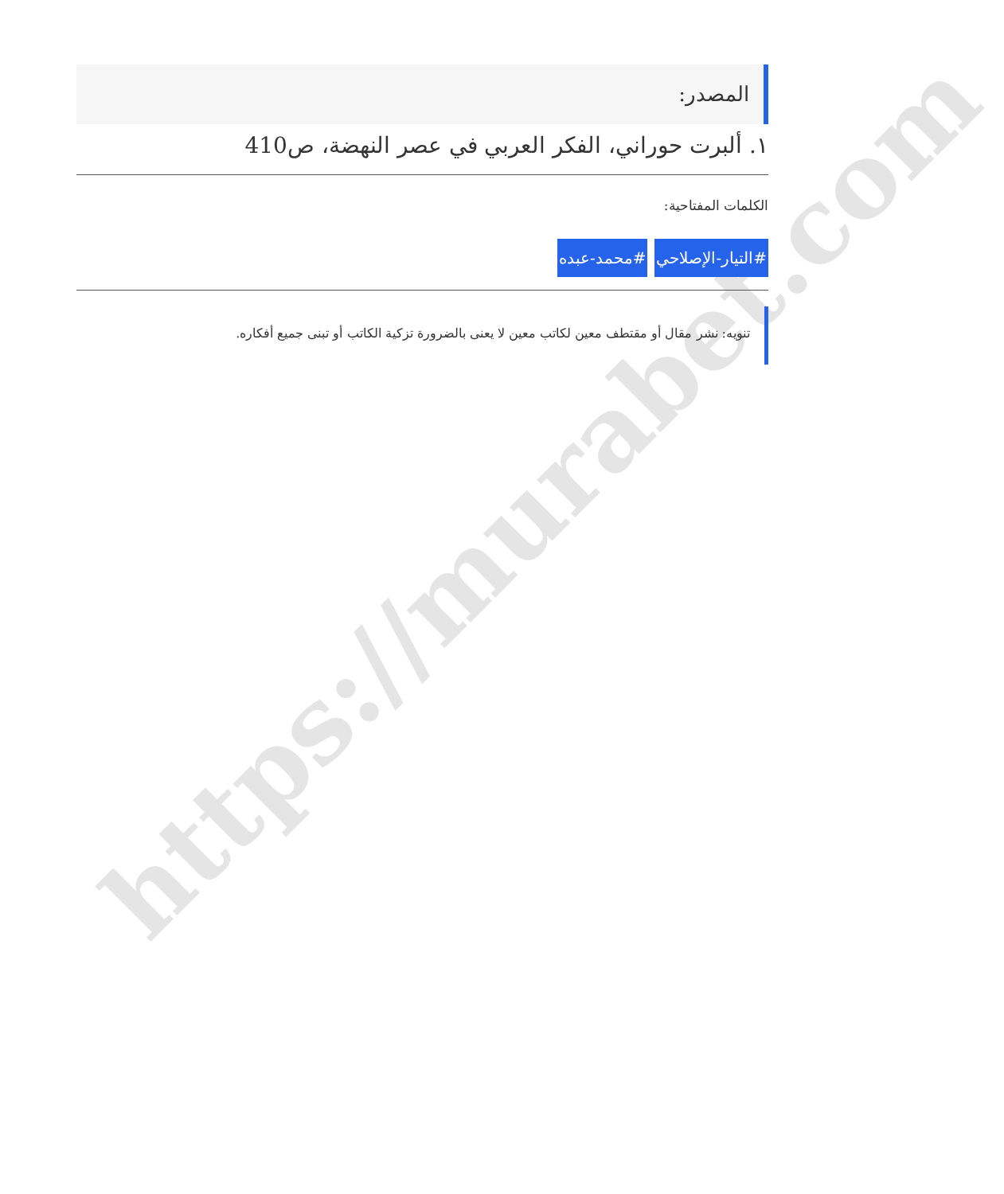https://murabet.com
المصدر:
١. ألبرت حوراني، الفكر العربي في عصر النهضة، ص410
الكلمات المفتاحية:
#التيار-الإصلاحي #محمد-عبده
تنويه: نشر مقال أو مقتطف معين لكاتب معين لا يعنى بالضرورة تزكية الكاتب أو تبنى جميع أفكاره.